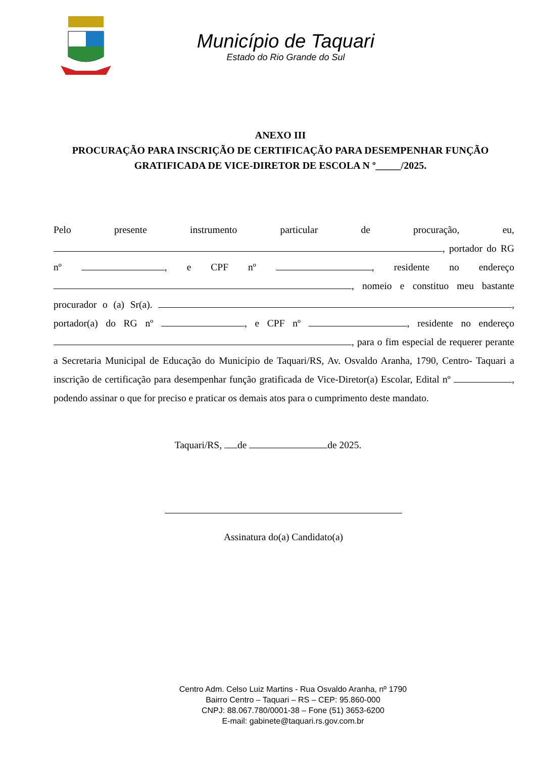Município de Taquari
Estado do Rio Grande do Sul
ANEXO III
PROCURAÇÃO PARA INSCRIÇÃO DE CERTIFICAÇÃO PARA DESEMPENHAR FUNÇÃO
GRATIFICADA DE VICE-DIRETOR DE ESCOLA N º_____/2025.
Pelo presente instrumento particular de procuração, eu, , portador do RG nº , e CPF nº , residente no endereço , nomeio e constituo meu bastante procurador o (a) Sr(a). , portador(a) do RG nº , e CPF nº , residente no endereço , para o fim especial de requerer perante a Secretaria Municipal de Educação do Município de Taquari/RS, Av. Osvaldo Aranha, 1790, Centro- Taquari a inscrição de certificação para desempenhar função gratificada de Vice-Diretor(a) Escolar, Edital nº , podendo assinar o que for preciso e praticar os demais atos para o cumprimento deste mandato.
Taquari/RS, de de 2025.
Assinatura do(a) Candidato(a)
Centro Adm. Celso Luiz Martins - Rua Osvaldo Aranha, nº 1790
Bairro Centro – Taquari – RS – CEP: 95.860-000
CNPJ: 88.067.780/0001-38 – Fone (51) 3653-6200
E-mail: gabinete@taquari.rs.gov.com.br